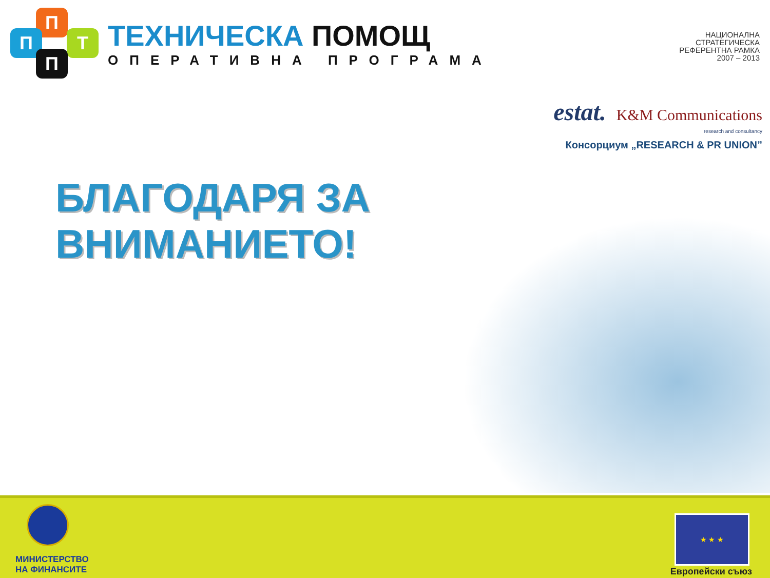П
П Т
П
ТЕХНИЧЕСКА ПОМОЩ
ОПЕРАТИВНА ПРОГРАМА
НАЦИОНАЛНА
СТРАТЕГИЧЕСКА
РЕФЕРЕНТНА РАМКА
2007 – 2013
estat. K&M Communications
research and consultancy
Консорциум „RESEARCH & PR UNION”
БЛАГОДАРЯ ЗА
ВНИМАНИЕТО!
МИНИСТЕРСТВО
НА ФИНАНСИТЕ
★ ★ ★
Европейски съюз